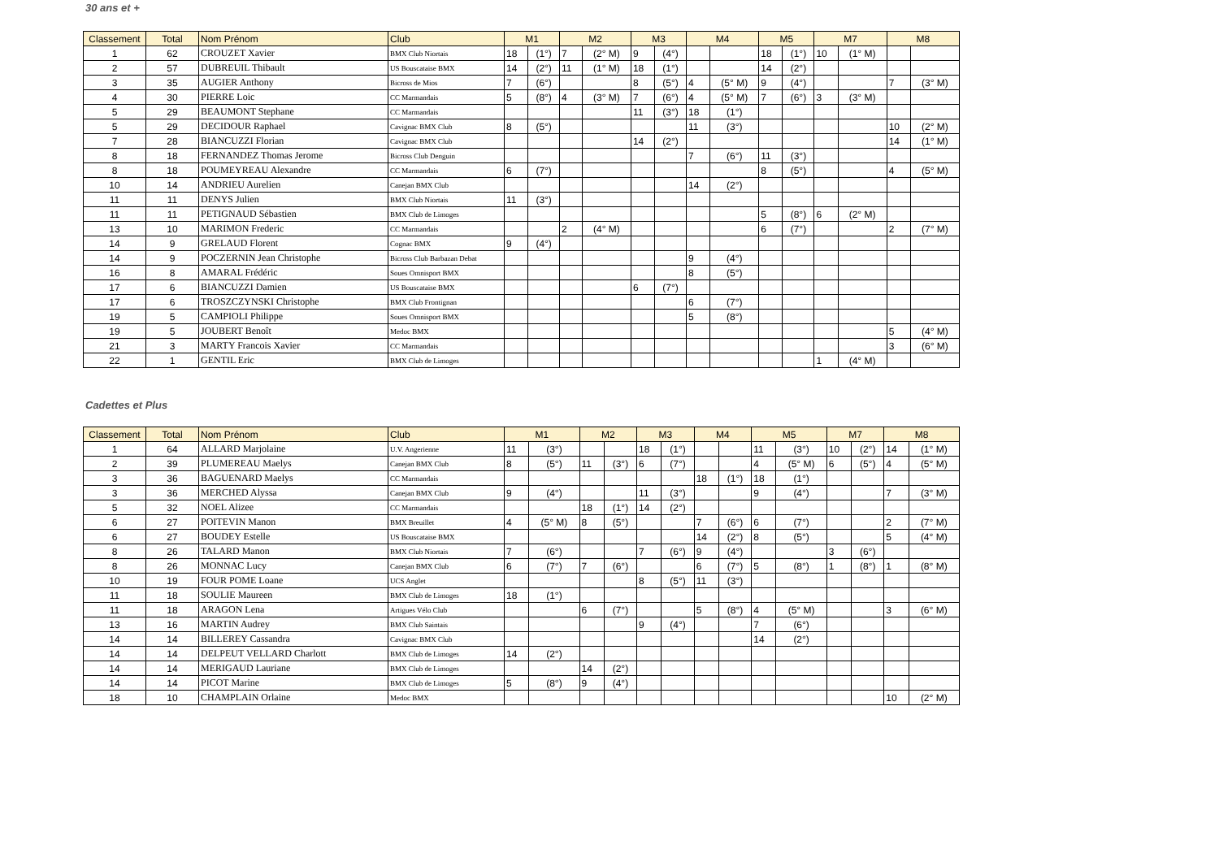30 ans et +
| Classement | Total | Nom Prénom | Club | M1 | | M2 | | M3 | | M4 | | M5 | | M7 | | M8 | |
| --- | --- | --- | --- | --- | --- | --- | --- | --- | --- | --- | --- | --- | --- | --- | --- | --- | --- |
| 1 | 62 | CROUZET Xavier | BMX Club Niortais | 18 | (1°) | 7 | (2° M) | 9 | (4°) | | | 18 | (1°) | 10 | (1° M) | | |
| 2 | 57 | DUBREUIL Thibault | US Bouscataise BMX | 14 | (2°) | 11 | (1° M) | 18 | (1°) | | | 14 | (2°) | | | | |
| 3 | 35 | AUGIER Anthony | Bicross de Mios | 7 | (6°) | | | 8 | (5°) | 4 | (5° M) | 9 | (4°) | | | 7 | (3° M) |
| 4 | 30 | PIERRE Loic | CC Marmandais | 5 | (8°) | 4 | (3° M) | 7 | (6°) | 4 | (5° M) | 7 | (6°) | 3 | (3° M) | | |
| 5 | 29 | BEAUMONT Stephane | CC Marmandais | | | | | 11 | (3°) | 18 | (1°) | | | | | | |
| 5 | 29 | DECIDOUR Raphael | Cavignac BMX Club | 8 | (5°) | | | | | 11 | (3°) | | | | | 10 | (2° M) |
| 7 | 28 | BIANCUZZI Florian | Cavignac BMX Club | | | | | 14 | (2°) | | | | | | | 14 | (1° M) |
| 8 | 18 | FERNANDEZ Thomas Jerome | Bicross Club Denguin | | | | | | | 7 | (6°) | 11 | (3°) | | | | |
| 8 | 18 | POUMEYREAU Alexandre | CC Marmandais | 6 | (7°) | | | | | | | 8 | (5°) | | | 4 | (5° M) |
| 10 | 14 | ANDRIEU Aurelien | Canejan BMX Club | | | | | | | 14 | (2°) | | | | | | |
| 11 | 11 | DENYS Julien | BMX Club Niortais | 11 | (3°) | | | | | | | | | | | | |
| 11 | 11 | PETIGNAUD Sébastien | BMX Club de Limoges | | | | | | | | | 5 | (8°) | 6 | (2° M) | | |
| 13 | 10 | MARIMON Frederic | CC Marmandais | | | 2 | (4° M) | | | | | 6 | (7°) | | | 2 | (7° M) |
| 14 | 9 | GRELAUD Florent | Cognac BMX | 9 | (4°) | | | | | | | | | | | | |
| 14 | 9 | POCZERNIN Jean Christophe | Bicross Club Barbazan Debat | | | | | | | 9 | (4°) | | | | | | |
| 16 | 8 | AMARAL Frédéric | Soues Omnisport BMX | | | | | | | 8 | (5°) | | | | | | |
| 17 | 6 | BIANCUZZI Damien | US Bouscataise BMX | | | | | 6 | (7°) | | | | | | | | |
| 17 | 6 | TROSZCZYNSKI Christophe | BMX Club Frontignan | | | | | | | 6 | (7°) | | | | | | |
| 19 | 5 | CAMPIOLI Philippe | Soues Omnisport BMX | | | | | | | 5 | (8°) | | | | | | |
| 19 | 5 | JOUBERT Benoît | Medoc BMX | | | | | | | | | | | | | 5 | (4° M) |
| 21 | 3 | MARTY Francois Xavier | CC Marmandais | | | | | | | | | | | | | 3 | (6° M) |
| 22 | 1 | GENTIL Eric | BMX Club de Limoges | | | | | | | | | | | 1 | (4° M) | | |
Cadettes et Plus
| Classement | Total | Nom Prénom | Club | M1 | | M2 | | M3 | | M4 | | M5 | | M7 | | M8 | |
| --- | --- | --- | --- | --- | --- | --- | --- | --- | --- | --- | --- | --- | --- | --- | --- | --- | --- |
| 1 | 64 | ALLARD Marjolaine | U.V. Angerienne | 11 | (3°) | | | 18 | (1°) | | | 11 | (3°) | 10 | (2°) | 14 | (1° M) |
| 2 | 39 | PLUMEREAU Maelys | Canejan BMX Club | 8 | (5°) | 11 | (3°) | 6 | (7°) | | | 4 | (5° M) | 6 | (5°) | 4 | (5° M) |
| 3 | 36 | BAGUENARD Maelys | CC Marmandais | | | | | | | 18 | (1°) | 18 | (1°) | | | | |
| 3 | 36 | MERCHED Alyssa | Canejan BMX Club | 9 | (4°) | | | 11 | (3°) | | | 9 | (4°) | | | 7 | (3° M) |
| 5 | 32 | NOEL Alizee | CC Marmandais | | | 18 | (1°) | 14 | (2°) | | | | | | | | |
| 6 | 27 | POITEVIN Manon | BMX Breuillet | 4 | (5° M) | 8 | (5°) | | | 7 | (6°) | 6 | (7°) | | | 2 | (7° M) |
| 6 | 27 | BOUDEY Estelle | US Bouscataise BMX | | | | | | | 14 | (2°) | 8 | (5°) | | | 5 | (4° M) |
| 8 | 26 | TALARD Manon | BMX Club Niortais | 7 | (6°) | | | 7 | (6°) | 9 | (4°) | | | 3 | (6°) | | |
| 8 | 26 | MONNAC Lucy | Canejan BMX Club | 6 | (7°) | 7 | (6°) | | | 6 | (7°) | 5 | (8°) | 1 | (8°) | 1 | (8° M) |
| 10 | 19 | FOUR POME Loane | UCS Anglet | | | | | 8 | (5°) | 11 | (3°) | | | | | | |
| 11 | 18 | SOULIE Maureen | BMX Club de Limoges | 18 | (1°) | | | | | | | | | | | | |
| 11 | 18 | ARAGON Lena | Artigues Vélo Club | | | 6 | (7°) | | | 5 | (8°) | 4 | (5° M) | | | 3 | (6° M) |
| 13 | 16 | MARTIN Audrey | BMX Club Saintais | | | | | 9 | (4°) | | | 7 | (6°) | | | | |
| 14 | 14 | BILLEREY Cassandra | Cavignac BMX Club | | | | | | | | | 14 | (2°) | | | | |
| 14 | 14 | DELPEUT VELLARD Charlott | BMX Club de Limoges | 14 | (2°) | | | | | | | | | | | | |
| 14 | 14 | MERIGAUD Lauriane | BMX Club de Limoges | | | 14 | (2°) | | | | | | | | | | |
| 14 | 14 | PICOT Marine | BMX Club de Limoges | 5 | (8°) | 9 | (4°) | | | | | | | | | | |
| 18 | 10 | CHAMPLAIN Orlaine | Medoc BMX | | | | | | | | | | | | | 10 | (2° M) |